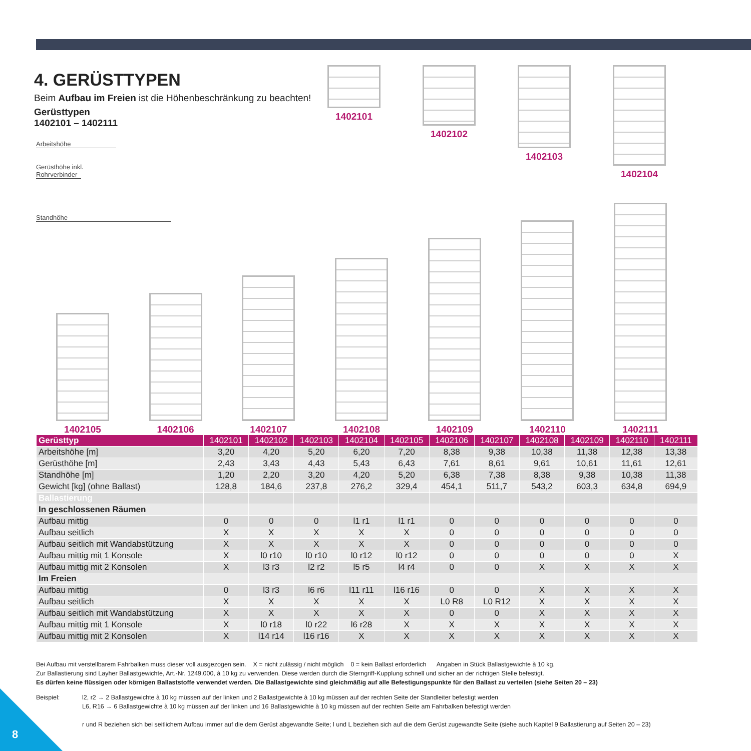4. GERÜSTTYPEN
Beim Aufbau im Freien ist die Höhenbeschränkung zu beachten!
Gerüsttypen
1402101 – 1402111
Arbeitshöhe
Gerüsthöhe inkl.
Rohrverbinder
Standhöhe
1402101 1402102 1402103 1402104
1402105
1402106
1402107
1402108
1402109
1402110
1402111
| Gerüsttyp | 1402101 | 1402102 | 1402103 | 1402104 | 1402105 | 1402106 | 1402107 | 1402108 | 1402109 | 1402110 | 1402111 |
| --- | --- | --- | --- | --- | --- | --- | --- | --- | --- | --- | --- |
| Arbeitshöhe [m] | 3,20 | 4,20 | 5,20 | 6,20 | 7,20 | 8,38 | 9,38 | 10,38 | 11,38 | 12,38 | 13,38 |
| Gerüsthöhe [m] | 2,43 | 3,43 | 4,43 | 5,43 | 6,43 | 7,61 | 8,61 | 9,61 | 10,61 | 11,61 | 12,61 |
| Standhöhe [m] | 1,20 | 2,20 | 3,20 | 4,20 | 5,20 | 6,38 | 7,38 | 8,38 | 9,38 | 10,38 | 11,38 |
| Gewicht [kg] (ohne Ballast) | 128,8 | 184,6 | 237,8 | 276,2 | 329,4 | 454,1 | 511,7 | 543,2 | 603,3 | 634,8 | 694,9 |
| Ballastierung | | | | | | | | | | | |
| In geschlossenen Räumen | | | | | | | | | | | |
| Aufbau mittig | 0 | 0 | 0 | l1 r1 | l1 r1 | 0 | 0 | 0 | 0 | 0 | 0 |
| Aufbau seitlich | X | X | X | X | X | 0 | 0 | 0 | 0 | 0 | 0 |
| Aufbau seitlich mit Wandabstützung | X | X | X | X | X | 0 | 0 | 0 | 0 | 0 | 0 |
| Aufbau mittig mit 1 Konsole | X | l0 r10 | l0 r10 | l0 r12 | l0 r12 | 0 | 0 | 0 | 0 | 0 | X |
| Aufbau mittig mit 2 Konsolen | X | l3 r3 | l2 r2 | l5 r5 | l4 r4 | 0 | 0 | X | X | X | X |
| Im Freien | | | | | | | | | | | |
| Aufbau mittig | 0 | l3 r3 | l6 r6 | l11 r11 | l16 r16 | 0 | 0 | X | X | X | X |
| Aufbau seitlich | X | X | X | X | X | L0 R8 | L0 R12 | X | X | X | X |
| Aufbau seitlich mit Wandabstützung | X | X | X | X | X | 0 | 0 | X | X | X | X |
| Aufbau mittig mit 1 Konsole | X | l0 r18 | l0 r22 | l6 r28 | X | X | X | X | X | X | X |
| Aufbau mittig mit 2 Konsolen | X | l14 r14 | l16 r16 | X | X | X | X | X | X | X | X |
Bei Aufbau mit verstellbarem Fahrbalken muss dieser voll ausgezogen sein. X = nicht zulässig / nicht möglich 0 = kein Ballast erforderlich Angaben in Stück Ballastgewichte à 10 kg.
Zur Ballastierung sind Layher Ballastgewichte, Art.-Nr. 1249.000, à 10 kg zu verwenden. Diese werden durch die Sterngriff-Kupplung schnell und sicher an der richtigen Stelle befestigt.
Es dürfen keine flüssigen oder körnigen Ballaststoffe verwendet werden. Die Ballastgewichte sind gleichmäßig auf alle Befestigungspunkte für den Ballast zu verteilen (siehe Seiten 20 – 23)
Beispiel: l2, r2 → 2 Ballastgewichte à 10 kg müssen auf der linken und 2 Ballastgewichte à 10 kg müssen auf der rechten Seite der Standleiter befestigt werden
L6, R16 → 6 Ballastgewichte à 10 kg müssen auf der linken und 16 Ballastgewichte à 10 kg müssen auf der rechten Seite am Fahrbalken befestigt werden
r und R beziehen sich bei seitlichem Aufbau immer auf die dem Gerüst abgewandte Seite; l und L beziehen sich auf die dem Gerüst zugewandte Seite (siehe auch Kapitel 9 Ballastierung auf Seiten 20 – 23)
8